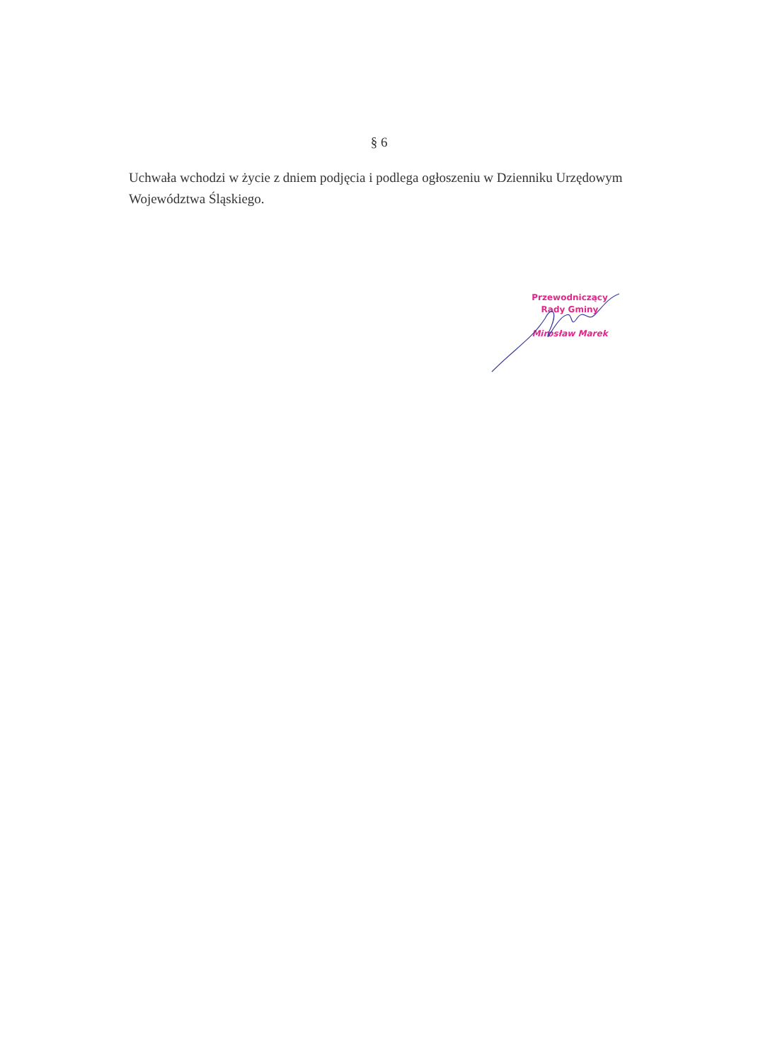§ 6
Uchwała wchodzi w życie z dniem podjęcia i podlega ogłoszeniu w Dzienniku Urzędowym Województwa Śląskiego.
Przewodniczący
Rady Gminy
Mirosław Marek